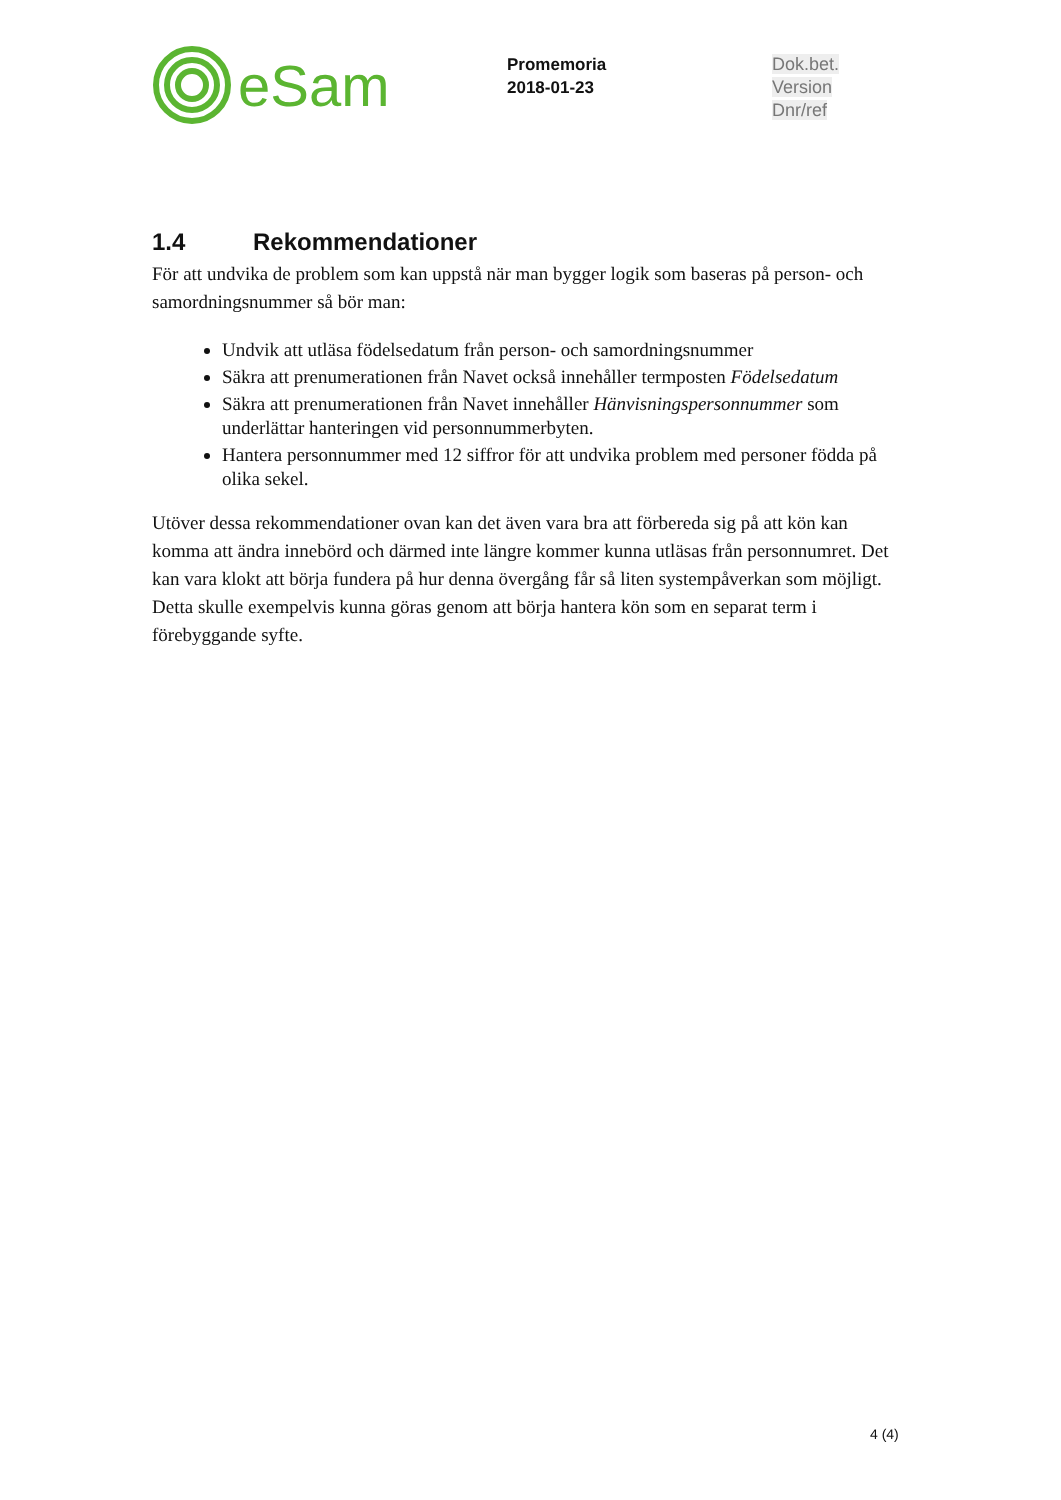eSam
Promemoria
2018-01-23
Dok.bet.
Version
Dnr/ref
1.4 Rekommendationer
För att undvika de problem som kan uppstå när man bygger logik som baseras på person- och samordningsnummer så bör man:
Undvik att utläsa födelsedatum från person- och samordningsnummer
Säkra att prenumerationen från Navet också innehåller termposten Födelsedatum
Säkra att prenumerationen från Navet innehåller Hänvisningspersonnummer som underlättar hanteringen vid personnummerbyten.
Hantera personnummer med 12 siffror för att undvika problem med personer födda på olika sekel.
Utöver dessa rekommendationer ovan kan det även vara bra att förbereda sig på att kön kan komma att ändra innebörd och därmed inte längre kommer kunna utläsas från personnumret. Det kan vara klokt att börja fundera på hur denna övergång får så liten systempåverkan som möjligt. Detta skulle exempelvis kunna göras genom att börja hantera kön som en separat term i förebyggande syfte.
4 (4)